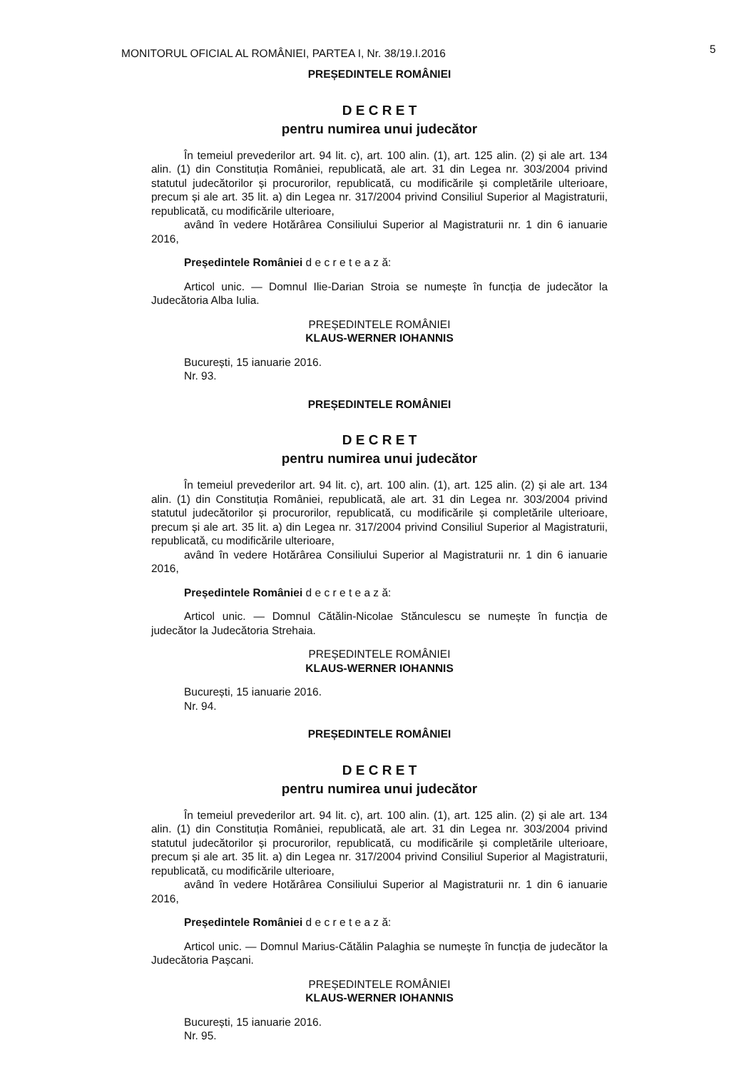MONITORUL OFICIAL AL ROMÂNIEI, PARTEA I, Nr. 38/19.I.2016
5
PREȘEDINTELE ROMÂNIEI
D E C R E T
pentru numirea unui judecător
În temeiul prevederilor art. 94 lit. c), art. 100 alin. (1), art. 125 alin. (2) și ale art. 134 alin. (1) din Constituția României, republicată, ale art. 31 din Legea nr. 303/2004 privind statutul judecătorilor și procurorilor, republicată, cu modificările și completările ulterioare, precum și ale art. 35 lit. a) din Legea nr. 317/2004 privind Consiliul Superior al Magistraturii, republicată, cu modificările ulterioare,
având în vedere Hotărârea Consiliului Superior al Magistraturii nr. 1 din 6 ianuarie 2016,
Președintele României d e c r e t e a z ă:
Articol unic. — Domnul Ilie-Darian Stroia se numește în funcția de judecător la Judecătoria Alba Iulia.
PREȘEDINTELE ROMÂNIEI
KLAUS-WERNER IOHANNIS
București, 15 ianuarie 2016.
Nr. 93.
PREȘEDINTELE ROMÂNIEI
D E C R E T
pentru numirea unui judecător
În temeiul prevederilor art. 94 lit. c), art. 100 alin. (1), art. 125 alin. (2) și ale art. 134 alin. (1) din Constituția României, republicată, ale art. 31 din Legea nr. 303/2004 privind statutul judecătorilor și procurorilor, republicată, cu modificările și completările ulterioare, precum și ale art. 35 lit. a) din Legea nr. 317/2004 privind Consiliul Superior al Magistraturii, republicată, cu modificările ulterioare,
având în vedere Hotărârea Consiliului Superior al Magistraturii nr. 1 din 6 ianuarie 2016,
Președintele României d e c r e t e a z ă:
Articol unic. — Domnul Cătălin-Nicolae Stănculescu se numește în funcția de judecător la Judecătoria Strehaia.
PREȘEDINTELE ROMÂNIEI
KLAUS-WERNER IOHANNIS
București, 15 ianuarie 2016.
Nr. 94.
PREȘEDINTELE ROMÂNIEI
D E C R E T
pentru numirea unui judecător
În temeiul prevederilor art. 94 lit. c), art. 100 alin. (1), art. 125 alin. (2) și ale art. 134 alin. (1) din Constituția României, republicată, ale art. 31 din Legea nr. 303/2004 privind statutul judecătorilor și procurorilor, republicată, cu modificările și completările ulterioare, precum și ale art. 35 lit. a) din Legea nr. 317/2004 privind Consiliul Superior al Magistraturii, republicată, cu modificările ulterioare,
având în vedere Hotărârea Consiliului Superior al Magistraturii nr. 1 din 6 ianuarie 2016,
Președintele României d e c r e t e a z ă:
Articol unic. — Domnul Marius-Cătălin Palaghia se numește în funcția de judecător la Judecătoria Pașcani.
PREȘEDINTELE ROMÂNIEI
KLAUS-WERNER IOHANNIS
București, 15 ianuarie 2016.
Nr. 95.